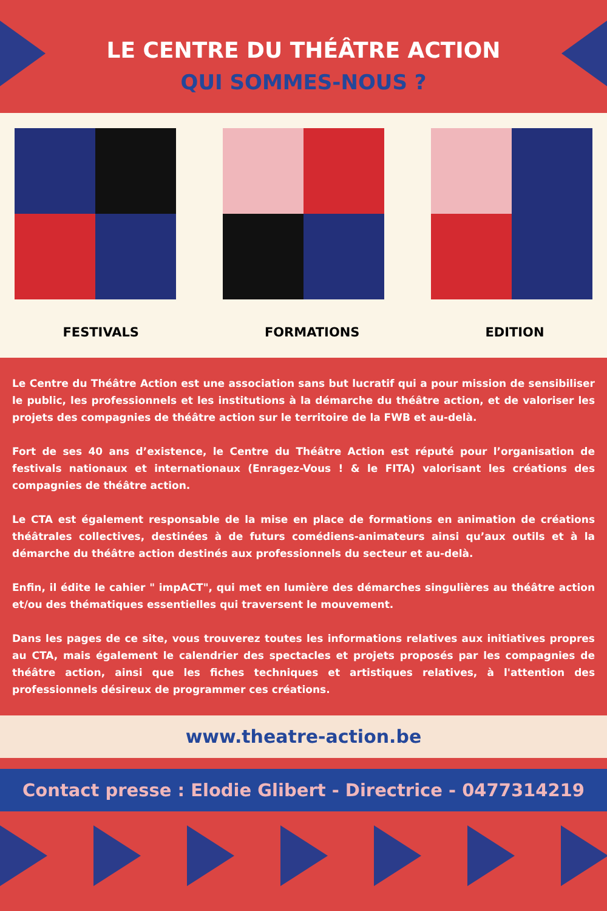LE CENTRE DU THÉÂTRE ACTION
QUI SOMMES-NOUS ?
FESTIVALS FORMATIONS EDITION
Le Centre du Théâtre Action est une association sans but lucratif qui a pour mission de sensibiliser le public, les professionnels et les institutions à la démarche du théâtre action, et de valoriser les projets des compagnies de théâtre action sur le territoire de la FWB et au-delà.
Fort de ses 40 ans d’existence, le Centre du Théâtre Action est réputé pour l’organisation de festivals nationaux et internationaux (Enragez-Vous ! & le FITA) valorisant les créations des compagnies de théâtre action.
Le CTA est également responsable de la mise en place de formations en animation de créations théâtrales collectives, destinées à de futurs comédiens-animateurs ainsi qu’aux outils et à la démarche du théâtre action destinés aux professionnels du secteur et au-delà.
Enfin, il édite le cahier " impACT", qui met en lumière des démarches singulières au théâtre action et/ou des thématiques essentielles qui traversent le mouvement.
Dans les pages de ce site, vous trouverez toutes les informations relatives aux initiatives propres au CTA, mais également le calendrier des spectacles et projets proposés par les compagnies de théâtre action, ainsi que les fiches techniques et artistiques relatives, à l'attention des professionnels désireux de programmer ces créations.
www.theatre-action.be
Contact presse : Elodie Glibert - Directrice - 0477314219